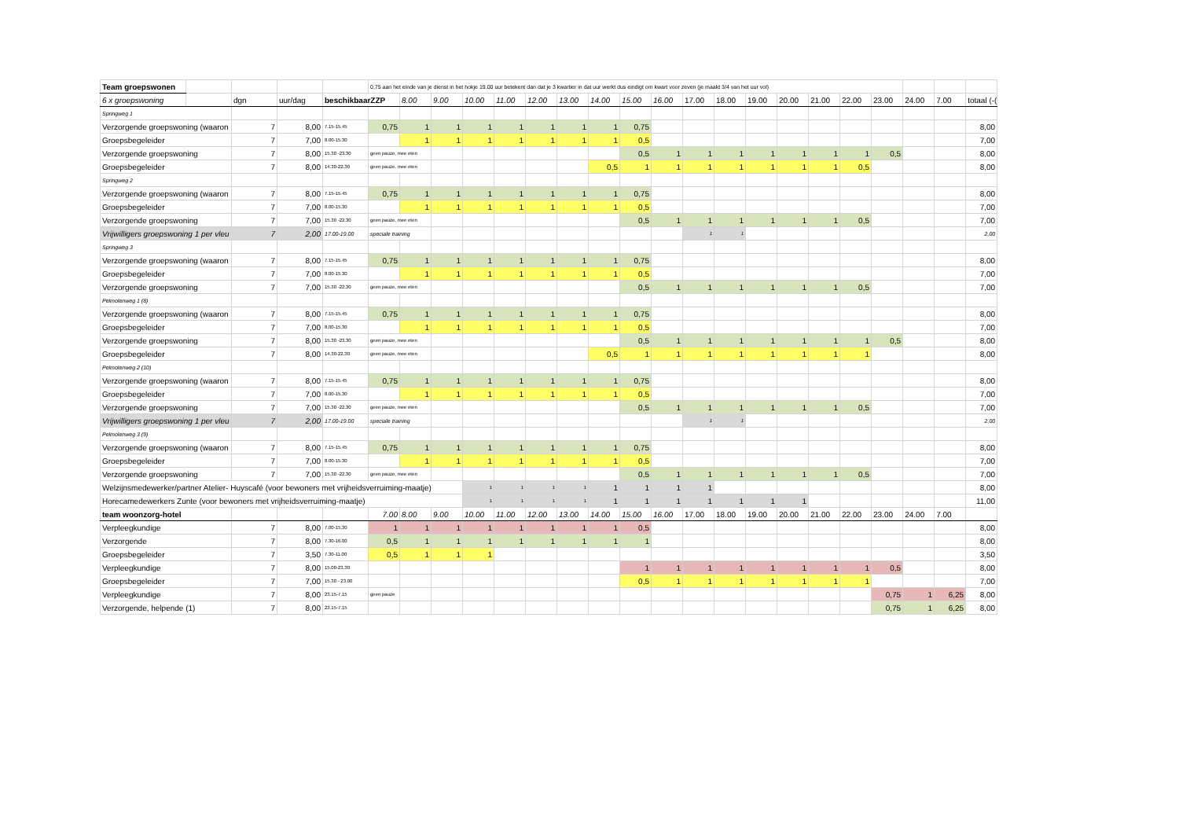| Team groepswonen | | | | | 0,75 aan het einde van je dienst in het hokje 19.00 uur betekent dan dat je 3 kwartier in dat uur werkt dus eindigt om kwart voor zeven (je maakt 3/4 van het uur vol) | | | | | | | | | | | | | | | | | | | |
| 6 x groepswoning | | dgn | uur/dag | beschikbaarZZP | | 8.00 | 9.00 | 10.00 | 11.00 | 12.00 | 13.00 | 14.00 | 15.00 | 16.00 | 17.00 | 18.00 | 19.00 | 20.00 | 21.00 | 22.00 | 23.00 | 24.00 | 7.00 | totaal (-( |
| Springweg 1 | | | | | | | | | | | | | | | | | | | | | | | | |
| Verzorgende groepswoning (waaron | | 7 | 8,00 | 7.15-15.45 | 0,75 | 1 | 1 | 1 | 1 | 1 | 1 | 1 | 0,75 | | | | | | | | | | | 8,00 |
| Groepsbegeleider | | 7 | 7,00 | 8.00-15.30 | | 1 | 1 | 1 | 1 | 1 | 1 | 1 | 0,5 | | | | | | | | | | | 7,00 |
| Verzorgende groepswoning | | 7 | 8,00 | 15.30 -23.30 | geen pauze, mee eten | | | | | | | | 0,5 | 1 | 1 | 1 | 1 | 1 | 1 | 1 | 0,5 | | | 8,00 |
| Groepsbegeleider | | 7 | 8,00 | 14.30-22.30 | geen pauze, mee eten | | | | | | | 0,5 | 1 | 1 | 1 | 1 | 1 | 1 | 1 | 0,5 | | | | 8,00 |
| Springweg 2 | | | | | | | | | | | | | | | | | | | | | | | | |
| Verzorgende groepswoning (waaron | | 7 | 8,00 | 7.15-15.45 | 0,75 | 1 | 1 | 1 | 1 | 1 | 1 | 1 | 0,75 | | | | | | | | | | | 8,00 |
| Groepsbegeleider | | 7 | 7,00 | 8.00-15.30 | | 1 | 1 | 1 | 1 | 1 | 1 | 1 | 0,5 | | | | | | | | | | | 7,00 |
| Verzorgende groepswoning | | 7 | 7,00 | 15.30 -22.30 | geen pauze, mee eten | | | | | | | | 0,5 | 1 | 1 | 1 | 1 | 1 | 1 | 0,5 | | | | 7,00 |
| Vrijwilligers groepswoning 1 per vleu | | 7 | 2,00 | 17.00-19.00 | speciale training | | | | | | | | | | 1 | 1 | | | | | | | | 2,00 |
| Springweg 3 | | | | | | | | | | | | | | | | | | | | | | | | |
| Verzorgende groepswoning (waaron | | 7 | 8,00 | 7.15-15.45 | 0,75 | 1 | 1 | 1 | 1 | 1 | 1 | 1 | 0,75 | | | | | | | | | | | 8,00 |
| Groepsbegeleider | | 7 | 7,00 | 8.00-15.30 | | 1 | 1 | 1 | 1 | 1 | 1 | 1 | 0,5 | | | | | | | | | | | 7,00 |
| Verzorgende groepswoning | | 7 | 7,00 | 15.30 -22.30 | geen pauze, mee eten | | | | | | | | 0,5 | 1 | 1 | 1 | 1 | 1 | 1 | 0,5 | | | | 7,00 |
| Pelmolenweg 1 (8) | | | | | | | | | | | | | | | | | | | | | | | | |
| Verzorgende groepswoning (waaron | | 7 | 8,00 | 7.15-15.45 | 0,75 | 1 | 1 | 1 | 1 | 1 | 1 | 1 | 0,75 | | | | | | | | | | | 8,00 |
| Groepsbegeleider | | 7 | 7,00 | 8.00-15.30 | | 1 | 1 | 1 | 1 | 1 | 1 | 1 | 0,5 | | | | | | | | | | | 7,00 |
| Verzorgende groepswoning | | 7 | 8,00 | 15.30 -23.30 | geen pauze, mee eten | | | | | | | | 0,5 | 1 | 1 | 1 | 1 | 1 | 1 | 1 | 0,5 | | | 8,00 |
| Groepsbegeleider | | 7 | 8,00 | 14.30-22.30 | geen pauze, mee eten | | | | | | | 0,5 | 1 | 1 | 1 | 1 | 1 | 1 | 1 | 1 | | | | 8,00 |
| Pelmolenweg 2 (10) | | | | | | | | | | | | | | | | | | | | | | | | |
| Verzorgende groepswoning (waaron | | 7 | 8,00 | 7.15-15.45 | 0,75 | 1 | 1 | 1 | 1 | 1 | 1 | 1 | 0,75 | | | | | | | | | | | 8,00 |
| Groepsbegeleider | | 7 | 7,00 | 8.00-15.30 | | 1 | 1 | 1 | 1 | 1 | 1 | 1 | 0,5 | | | | | | | | | | | 7,00 |
| Verzorgende groepswoning | | 7 | 7,00 | 15.30 -22.30 | geen pauze, mee eten | | | | | | | | 0,5 | 1 | 1 | 1 | 1 | 1 | 1 | 0,5 | | | | 7,00 |
| Vrijwilligers groepswoning 1 per vleu | | 7 | 2,00 | 17.00-19.00 | speciale training | | | | | | | | | | 1 | 1 | | | | | | | | 2,00 |
| Pelmolenweg 3 (9) | | | | | | | | | | | | | | | | | | | | | | | | |
| Verzorgende groepswoning (waaron | | 7 | 8,00 | 7.15-15.45 | 0,75 | 1 | 1 | 1 | 1 | 1 | 1 | 1 | 0,75 | | | | | | | | | | | 8,00 |
| Groepsbegeleider | | 7 | 7,00 | 8.00-15.30 | | 1 | 1 | 1 | 1 | 1 | 1 | 1 | 0,5 | | | | | | | | | | | 7,00 |
| Verzorgende groepswoning | | 7 | 7,00 | 15.30 -22.30 | geen pauze, mee eten | | | | | | | | 0,5 | 1 | 1 | 1 | 1 | 1 | 1 | 0,5 | | | | 7,00 |
| Welzijnsmedewerker/partner Atelier- Huyscafé (voor bewoners met vrijheidsverruiming-maatje) | | | | | | | | 1 | 1 | 1 | 1 | 1 | 1 | 1 | 1 | | | | | | | | | 8,00 |
| Horecamedewerkers Zunte (voor bewoners met vrijheidsverruiming-maatje) | | | | | | | | 1 | 1 | 1 | 1 | 1 | 1 | 1 | 1 | 1 | 1 | 1 | | | | | | 11,00 |
| team woonzorg-hotel | | | | | 7.00 | 8.00 | 9.00 | 10.00 | 11.00 | 12.00 | 13.00 | 14.00 | 15.00 | 16.00 | 17.00 | 18.00 | 19.00 | 20.00 | 21.00 | 22.00 | 23.00 | 24.00 | 7.00 | |
| Verpleegkundige | | 7 | 8,00 | 7,00-15,30 | 1 | 1 | 1 | 1 | 1 | 1 | 1 | 1 | 0,5 | | | | | | | | | | | 8,00 |
| Verzorgende | | 7 | 8,00 | 7.30-16.00 | 0,5 | 1 | 1 | 1 | 1 | 1 | 1 | 1 | 1 | | | | | | | | | | | 8,00 |
| Groepsbegeleider | | 7 | 3,50 | 7.30-11.00 | 0,5 | 1 | 1 | 1 | | | | | | | | | | | | | | | | 3,50 |
| Verpleegkundige | | 7 | 8,00 | 15.00-23.30 | | | | | | | | | 1 | 1 | 1 | 1 | 1 | 1 | 1 | 1 | 0,5 | | | 8,00 |
| Groepsbegeleider | | 7 | 7,00 | 15.30 - 23.00 | | | | | | | | | 0,5 | 1 | 1 | 1 | 1 | 1 | 1 | 1 | | | | 7,00 |
| Verpleegkundige | | 7 | 8,00 | 23.15-7.15 | geen pauze | | | | | | | | | | | | | | | | 0,75 | 1 | 6,25 | 8,00 |
| Verzorgende, helpende (1) | | 7 | 8,00 | 23.15-7.15 | | | | | | | | | | | | | | | | | 0,75 | 1 | 6,25 | 8,00 |